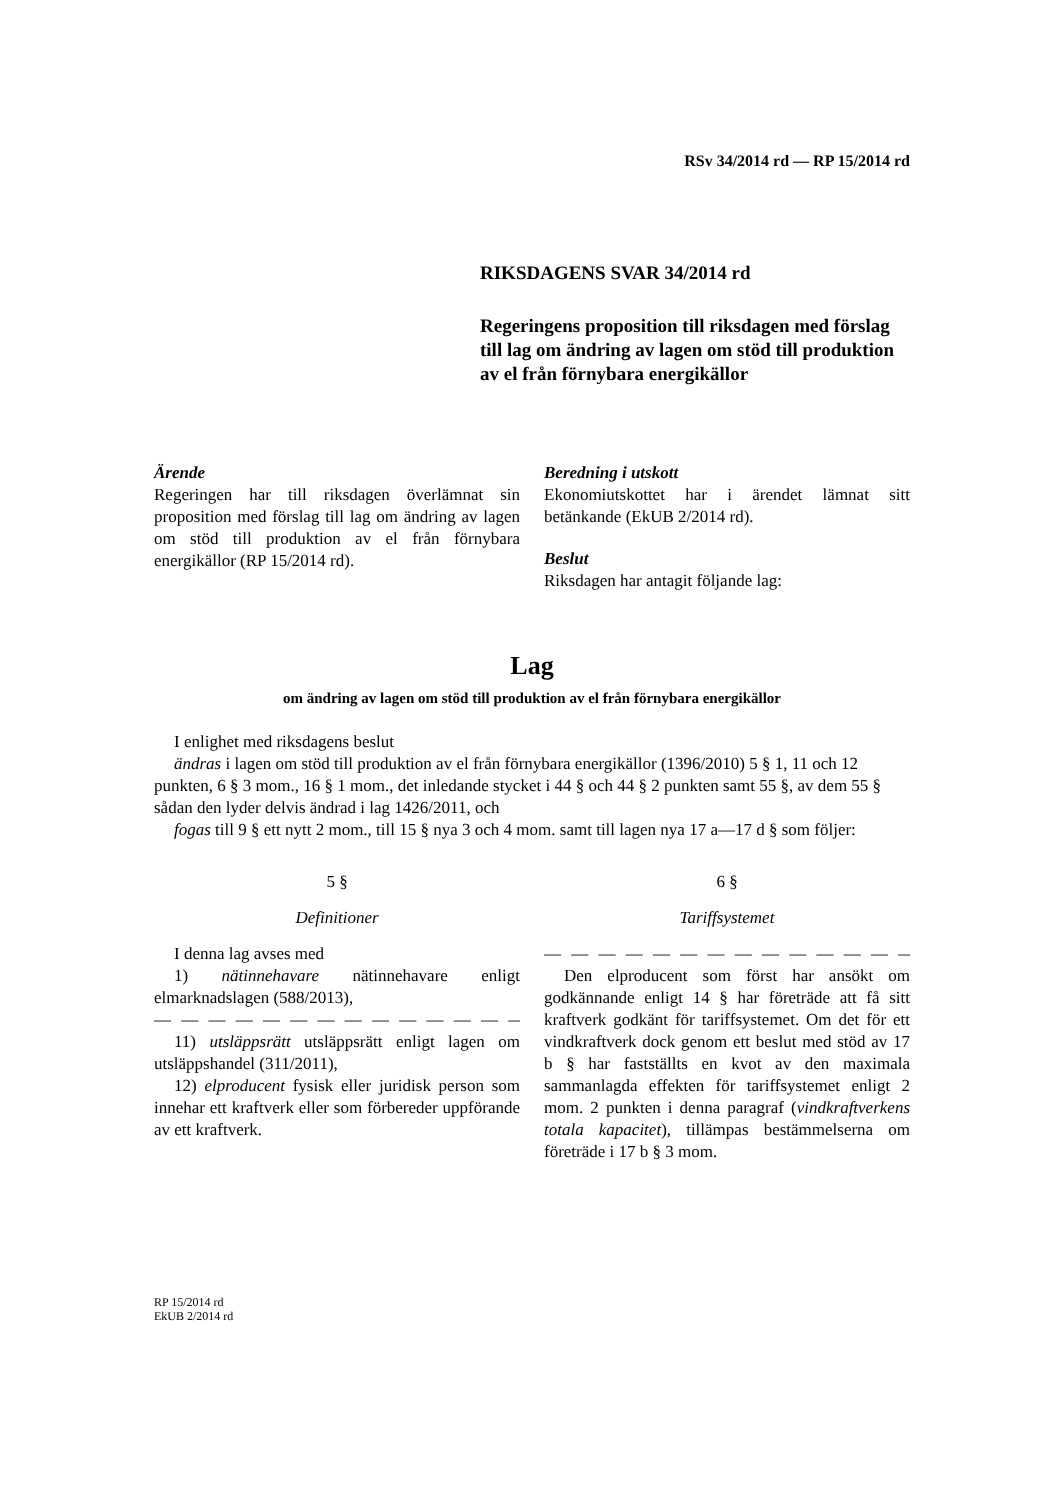RSv 34/2014 rd — RP 15/2014 rd
RIKSDAGENS SVAR 34/2014 rd
Regeringens proposition till riksdagen med förslag till lag om ändring av lagen om stöd till produktion av el från förnybara energikällor
Ärende
Regeringen har till riksdagen överlämnat sin proposition med förslag till lag om ändring av lagen om stöd till produktion av el från förnybara energikällor (RP 15/2014 rd).
Beredning i utskott
Ekonomiutskottet har i ärendet lämnat sitt betänkande (EkUB 2/2014 rd).
Beslut
Riksdagen har antagit följande lag:
Lag
om ändring av lagen om stöd till produktion av el från förnybara energikällor
I enlighet med riksdagens beslut
ändras i lagen om stöd till produktion av el från förnybara energikällor (1396/2010) 5 § 1, 11 och 12 punkten, 6 § 3 mom., 16 § 1 mom., det inledande stycket i 44 § och 44 § 2 punkten samt 55 §, av dem 55 § sådan den lyder delvis ändrad i lag 1426/2011, och
fogas till 9 § ett nytt 2 mom., till 15 § nya 3 och 4 mom. samt till lagen nya 17 a—17 d § som följer:
5 §
Definitioner
I denna lag avses med
1) nätinnehavare nätinnehavare enligt elmarknadslagen (588/2013),
— — — — — — — — — — — — — —
11) utsläppsrätt utsläppsrätt enligt lagen om utsläppshandel (311/2011),
12) elproducent fysisk eller juridisk person som innehar ett kraftverk eller som förbereder uppförande av ett kraftverk.
6 §
Tariffsystemet
— — — — — — — — — — — — — —
Den elproducent som först har ansökt om godkännande enligt 14 § har företräde att få sitt kraftverk godkänt för tariffsystemet. Om det för ett vindkraftverk dock genom ett beslut med stöd av 17 b § har fastställts en kvot av den maximala sammanlagda effekten för tariffsystemet enligt 2 mom. 2 punkten i denna paragraf (vindkraftverkens totala kapacitet), tillämpas bestämmelserna om företräde i 17 b § 3 mom.
RP 15/2014 rd
EkUB 2/2014 rd